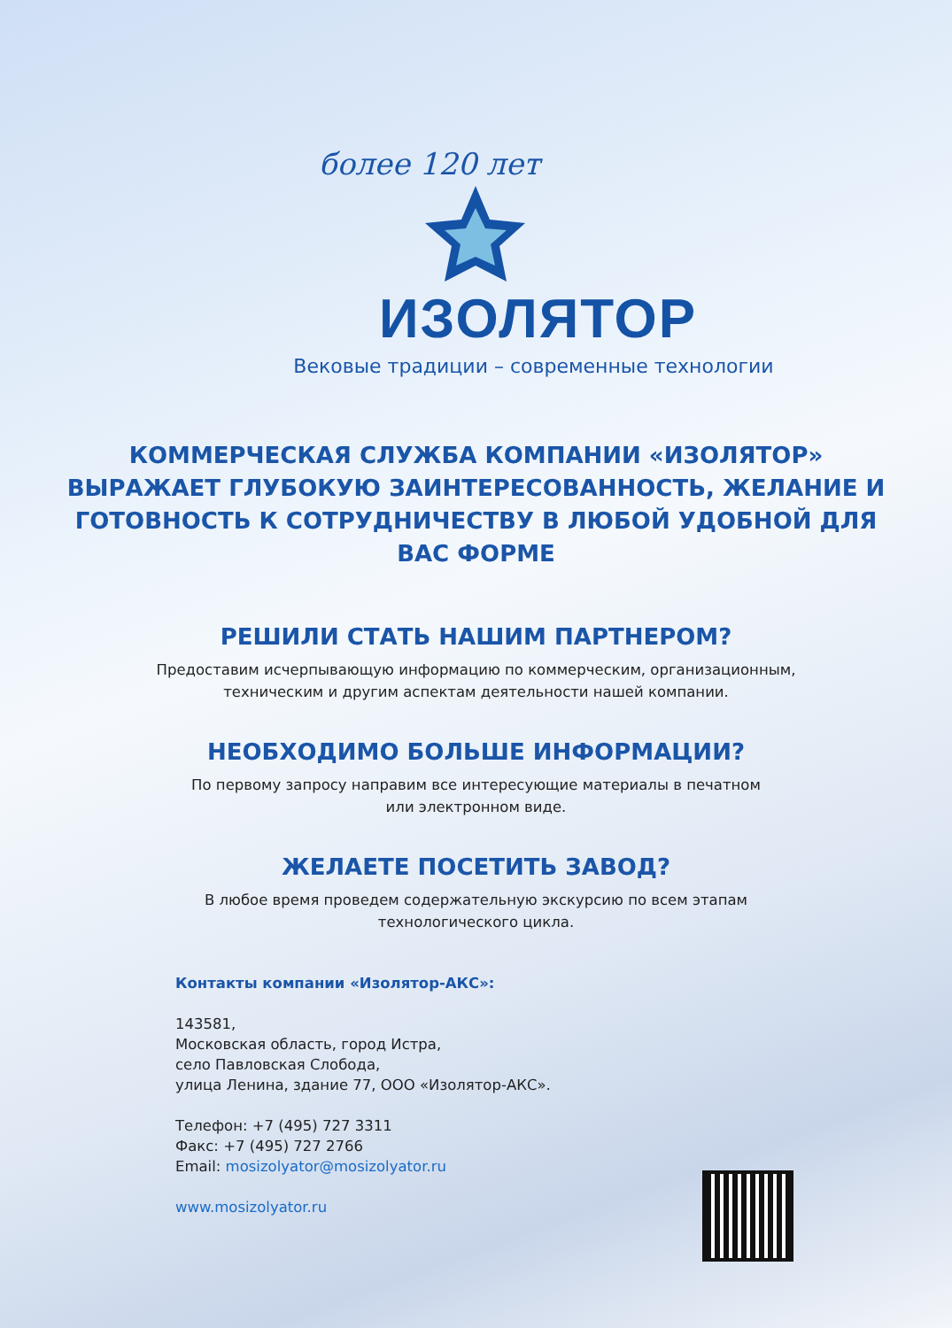более 120 лет
ИЗОЛЯТОР
Вековые традиции – современные технологии
КОММЕРЧЕСКАЯ СЛУЖБА КОМПАНИИ «ИЗОЛЯТОР» ВЫРАЖАЕТ ГЛУБОКУЮ ЗАИНТЕРЕСОВАННОСТЬ, ЖЕЛАНИЕ И ГОТОВНОСТЬ К СОТРУДНИЧЕСТВУ В ЛЮБОЙ УДОБНОЙ ДЛЯ ВАС ФОРМЕ
РЕШИЛИ СТАТЬ НАШИМ ПАРТНЕРОМ?
Предоставим исчерпывающую информацию по коммерческим, организационным,
техническим и другим аспектам деятельности нашей компании.
НЕОБХОДИМО БОЛЬШЕ ИНФОРМАЦИИ?
По первому запросу направим все интересующие материалы в печатном
или электронном виде.
ЖЕЛАЕТЕ ПОСЕТИТЬ ЗАВОД?
В любое время проведем содержательную экскурсию по всем этапам
технологического цикла.
Контакты компании «Изолятор-АКС»:
143581,
Московская область, город Истра,
село Павловская Слобода,
улица Ленина, здание 77, ООО «Изолятор-АКС».
Телефон: +7 (495) 727 3311
Факс: +7 (495) 727 2766
Email: mosizolyator@mosizolyator.ru
www.mosizolyator.ru